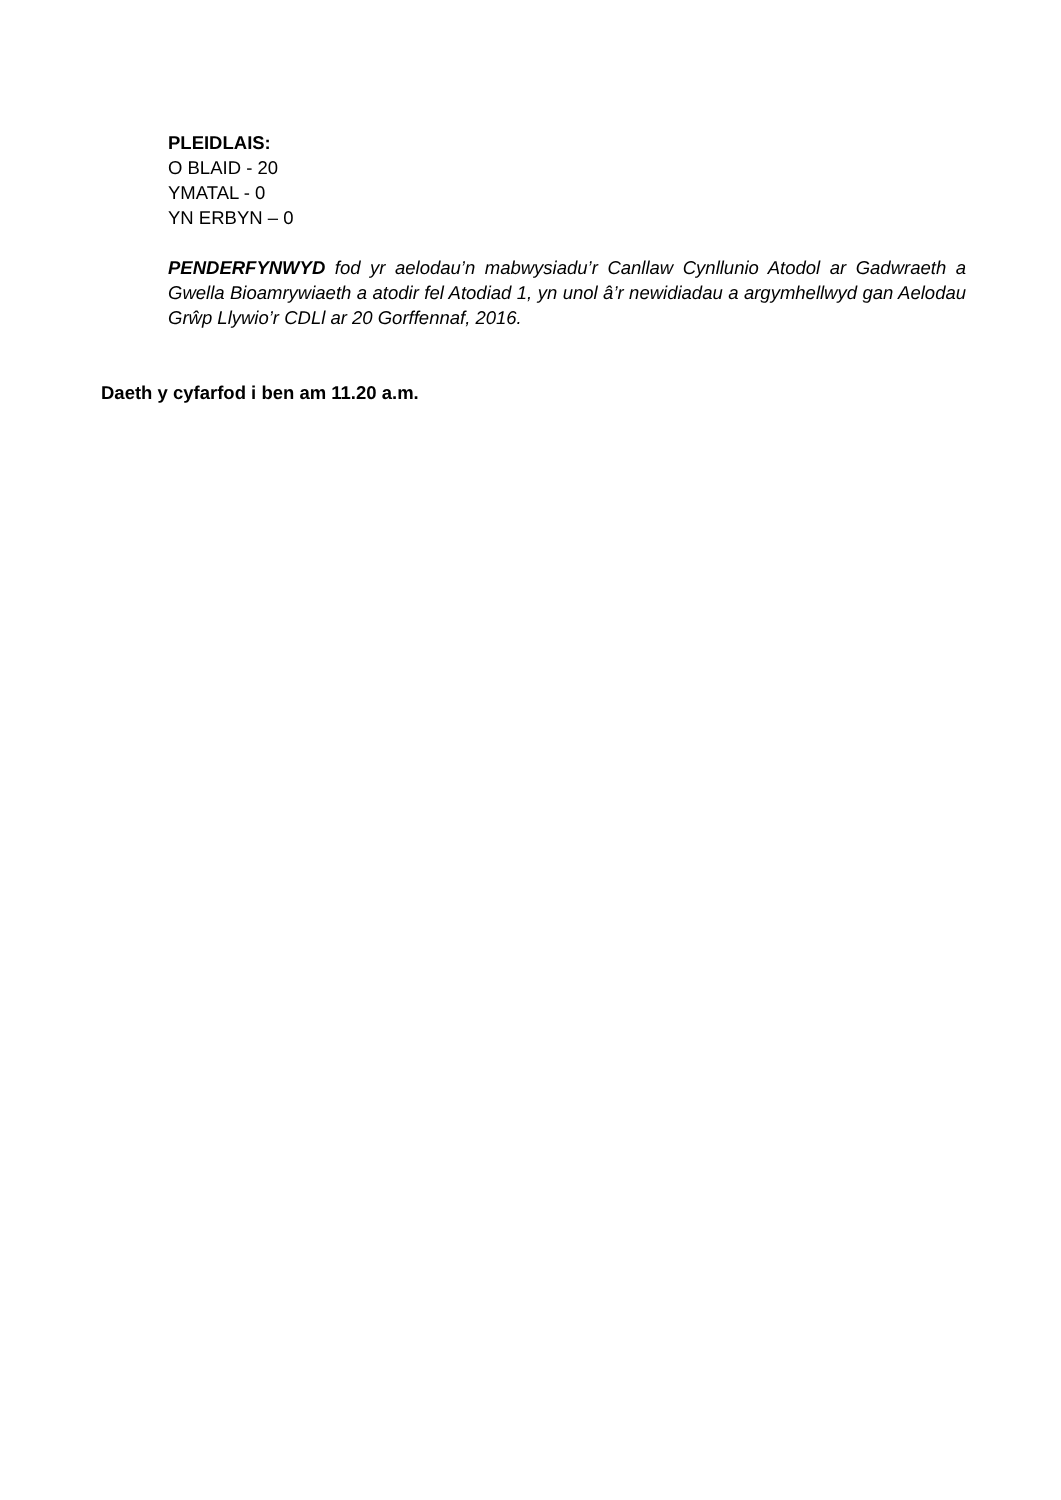PLEIDLAIS:
O BLAID - 20
YMATAL - 0
YN ERBYN – 0
PENDERFYNWYD fod yr aelodau’n mabwysiadu’r Canllaw Cynllunio Atodol ar Gadwraeth a Gwella Bioamrywiaeth a atodir fel Atodiad 1, yn unol â’r newidiadau a argymhellwyd gan Aelodau Grŵp Llywio’r CDLl ar 20 Gorffennaf, 2016.
Daeth y cyfarfod i ben am 11.20 a.m.